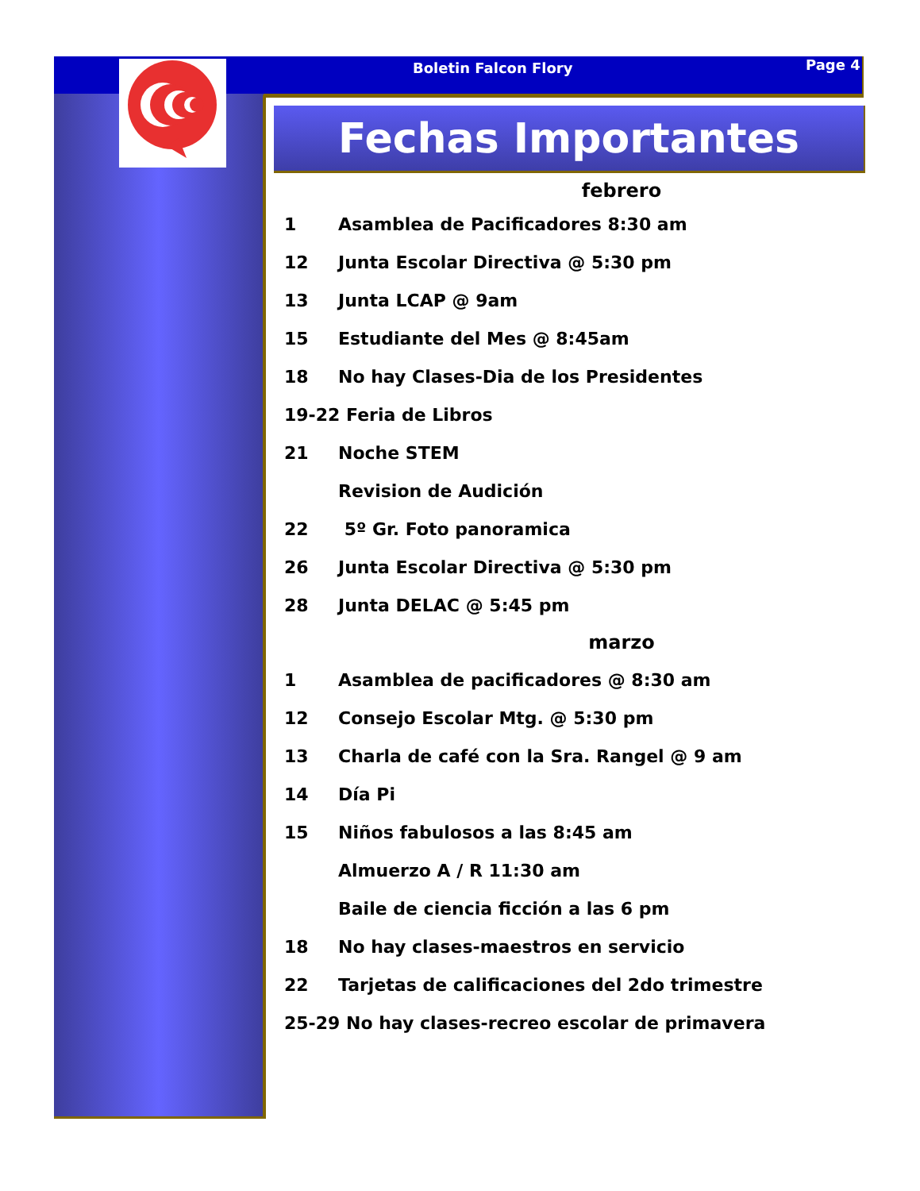Boletin Falcon Flory Page 4
Fechas Importantes
febrero
1 Asamblea de Pacificadores 8:30 am
12 Junta Escolar Directiva @ 5:30 pm
13 Junta LCAP @ 9am
15 Estudiante del Mes @ 8:45am
18 No hay Clases-Dia de los Presidentes
19-22 Feria de Libros
21 Noche STEM
Revision de Audición
22 5º Gr. Foto panoramica
26 Junta Escolar Directiva @ 5:30 pm
28 Junta DELAC @ 5:45 pm
marzo
1 Asamblea de pacificadores @ 8:30 am
12 Consejo Escolar Mtg. @ 5:30 pm
13 Charla de café con la Sra. Rangel @ 9 am
14 Día Pi
15 Niños fabulosos a las 8:45 am
Almuerzo A / R 11:30 am
Baile de ciencia ficción a las 6 pm
18 No hay clases-maestros en servicio
22 Tarjetas de calificaciones del 2do trimestre
25-29 No hay clases-recreo escolar de primavera